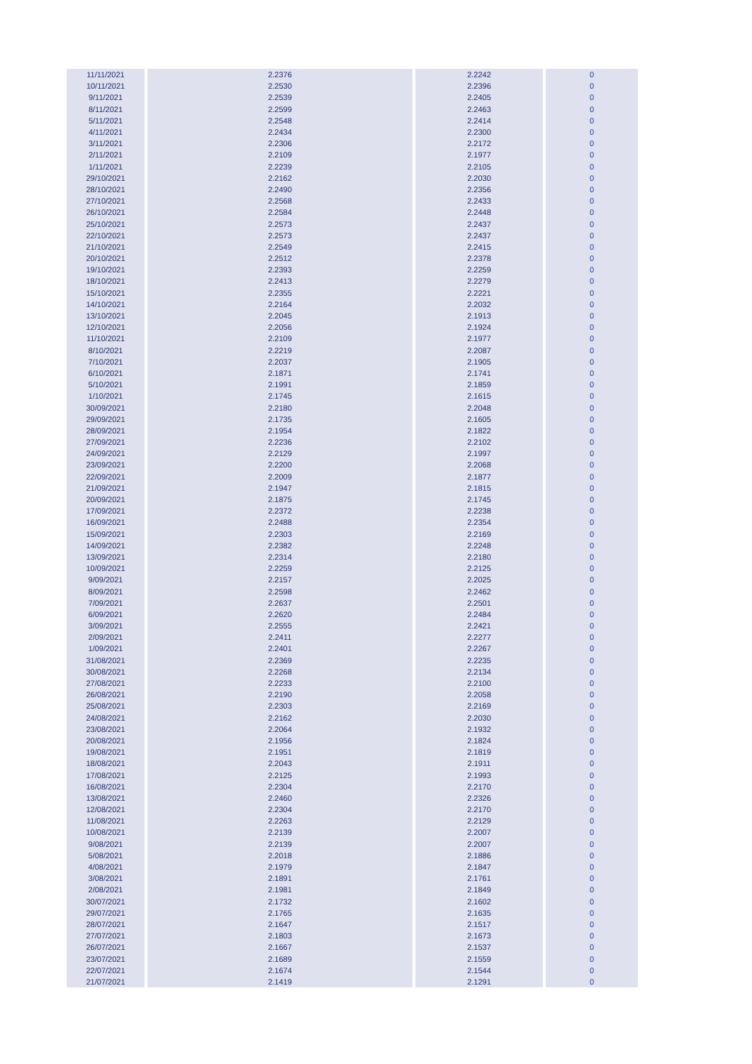| 11/11/2021 | 2.2376 | 2.2242 | 0 |
| 10/11/2021 | 2.2530 | 2.2396 | 0 |
| 9/11/2021 | 2.2539 | 2.2405 | 0 |
| 8/11/2021 | 2.2599 | 2.2463 | 0 |
| 5/11/2021 | 2.2548 | 2.2414 | 0 |
| 4/11/2021 | 2.2434 | 2.2300 | 0 |
| 3/11/2021 | 2.2306 | 2.2172 | 0 |
| 2/11/2021 | 2.2109 | 2.1977 | 0 |
| 1/11/2021 | 2.2239 | 2.2105 | 0 |
| 29/10/2021 | 2.2162 | 2.2030 | 0 |
| 28/10/2021 | 2.2490 | 2.2356 | 0 |
| 27/10/2021 | 2.2568 | 2.2433 | 0 |
| 26/10/2021 | 2.2584 | 2.2448 | 0 |
| 25/10/2021 | 2.2573 | 2.2437 | 0 |
| 22/10/2021 | 2.2573 | 2.2437 | 0 |
| 21/10/2021 | 2.2549 | 2.2415 | 0 |
| 20/10/2021 | 2.2512 | 2.2378 | 0 |
| 19/10/2021 | 2.2393 | 2.2259 | 0 |
| 18/10/2021 | 2.2413 | 2.2279 | 0 |
| 15/10/2021 | 2.2355 | 2.2221 | 0 |
| 14/10/2021 | 2.2164 | 2.2032 | 0 |
| 13/10/2021 | 2.2045 | 2.1913 | 0 |
| 12/10/2021 | 2.2056 | 2.1924 | 0 |
| 11/10/2021 | 2.2109 | 2.1977 | 0 |
| 8/10/2021 | 2.2219 | 2.2087 | 0 |
| 7/10/2021 | 2.2037 | 2.1905 | 0 |
| 6/10/2021 | 2.1871 | 2.1741 | 0 |
| 5/10/2021 | 2.1991 | 2.1859 | 0 |
| 1/10/2021 | 2.1745 | 2.1615 | 0 |
| 30/09/2021 | 2.2180 | 2.2048 | 0 |
| 29/09/2021 | 2.1735 | 2.1605 | 0 |
| 28/09/2021 | 2.1954 | 2.1822 | 0 |
| 27/09/2021 | 2.2236 | 2.2102 | 0 |
| 24/09/2021 | 2.2129 | 2.1997 | 0 |
| 23/09/2021 | 2.2200 | 2.2068 | 0 |
| 22/09/2021 | 2.2009 | 2.1877 | 0 |
| 21/09/2021 | 2.1947 | 2.1815 | 0 |
| 20/09/2021 | 2.1875 | 2.1745 | 0 |
| 17/09/2021 | 2.2372 | 2.2238 | 0 |
| 16/09/2021 | 2.2488 | 2.2354 | 0 |
| 15/09/2021 | 2.2303 | 2.2169 | 0 |
| 14/09/2021 | 2.2382 | 2.2248 | 0 |
| 13/09/2021 | 2.2314 | 2.2180 | 0 |
| 10/09/2021 | 2.2259 | 2.2125 | 0 |
| 9/09/2021 | 2.2157 | 2.2025 | 0 |
| 8/09/2021 | 2.2598 | 2.2462 | 0 |
| 7/09/2021 | 2.2637 | 2.2501 | 0 |
| 6/09/2021 | 2.2620 | 2.2484 | 0 |
| 3/09/2021 | 2.2555 | 2.2421 | 0 |
| 2/09/2021 | 2.2411 | 2.2277 | 0 |
| 1/09/2021 | 2.2401 | 2.2267 | 0 |
| 31/08/2021 | 2.2369 | 2.2235 | 0 |
| 30/08/2021 | 2.2268 | 2.2134 | 0 |
| 27/08/2021 | 2.2233 | 2.2100 | 0 |
| 26/08/2021 | 2.2190 | 2.2058 | 0 |
| 25/08/2021 | 2.2303 | 2.2169 | 0 |
| 24/08/2021 | 2.2162 | 2.2030 | 0 |
| 23/08/2021 | 2.2064 | 2.1932 | 0 |
| 20/08/2021 | 2.1956 | 2.1824 | 0 |
| 19/08/2021 | 2.1951 | 2.1819 | 0 |
| 18/08/2021 | 2.2043 | 2.1911 | 0 |
| 17/08/2021 | 2.2125 | 2.1993 | 0 |
| 16/08/2021 | 2.2304 | 2.2170 | 0 |
| 13/08/2021 | 2.2460 | 2.2326 | 0 |
| 12/08/2021 | 2.2304 | 2.2170 | 0 |
| 11/08/2021 | 2.2263 | 2.2129 | 0 |
| 10/08/2021 | 2.2139 | 2.2007 | 0 |
| 9/08/2021 | 2.2139 | 2.2007 | 0 |
| 5/08/2021 | 2.2018 | 2.1886 | 0 |
| 4/08/2021 | 2.1979 | 2.1847 | 0 |
| 3/08/2021 | 2.1891 | 2.1761 | 0 |
| 2/08/2021 | 2.1981 | 2.1849 | 0 |
| 30/07/2021 | 2.1732 | 2.1602 | 0 |
| 29/07/2021 | 2.1765 | 2.1635 | 0 |
| 28/07/2021 | 2.1647 | 2.1517 | 0 |
| 27/07/2021 | 2.1803 | 2.1673 | 0 |
| 26/07/2021 | 2.1667 | 2.1537 | 0 |
| 23/07/2021 | 2.1689 | 2.1559 | 0 |
| 22/07/2021 | 2.1674 | 2.1544 | 0 |
| 21/07/2021 | 2.1419 | 2.1291 | 0 |